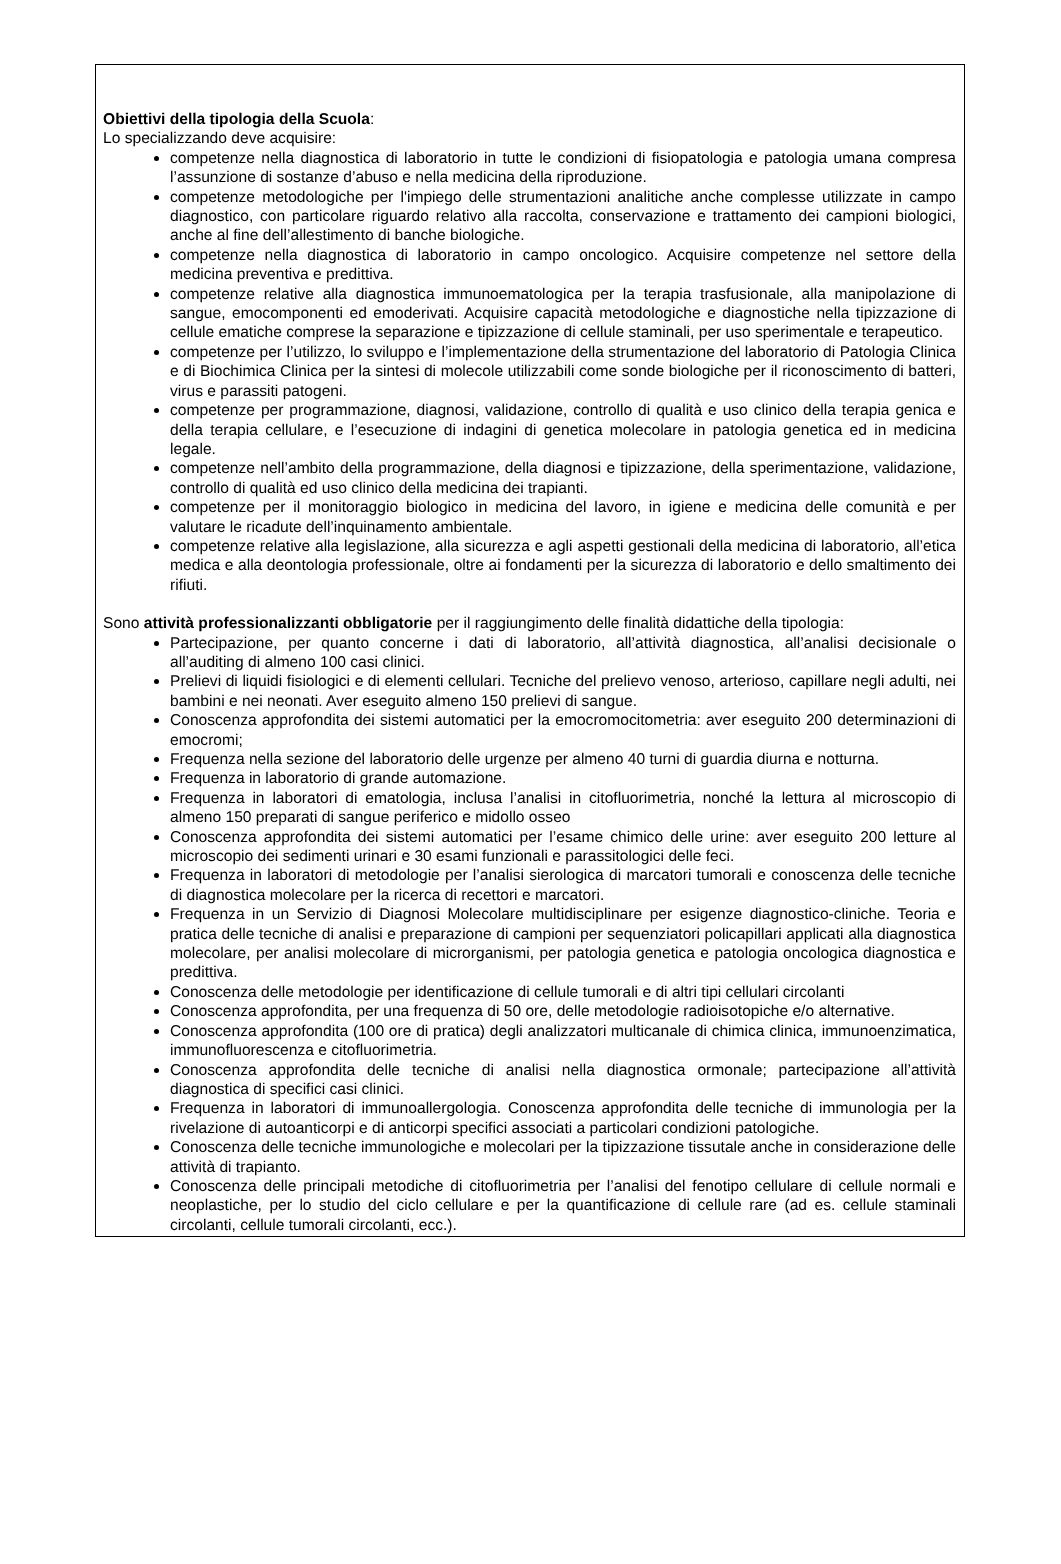Obiettivi della tipologia della Scuola:
Lo specializzando deve acquisire:
competenze nella diagnostica di laboratorio in tutte le condizioni di fisiopatologia e patologia umana compresa l’assunzione di sostanze d’abuso e nella medicina della riproduzione.
competenze metodologiche per l'impiego delle strumentazioni analitiche anche complesse utilizzate in campo diagnostico, con particolare riguardo relativo alla raccolta, conservazione e trattamento dei campioni biologici, anche al fine dell’allestimento di banche biologiche.
competenze nella diagnostica di laboratorio in campo oncologico. Acquisire competenze nel settore della medicina preventiva e predittiva.
competenze relative alla diagnostica immunoematologica per la terapia trasfusionale, alla manipolazione di sangue, emocomponenti ed emoderivati. Acquisire capacità metodologiche e diagnostiche nella tipizzazione di cellule ematiche comprese la separazione e tipizzazione di cellule staminali, per uso sperimentale e terapeutico.
competenze per l’utilizzo, lo sviluppo e l’implementazione della strumentazione del laboratorio di Patologia Clinica e di Biochimica Clinica per la sintesi di molecole utilizzabili come sonde biologiche per il riconoscimento di batteri, virus e parassiti patogeni.
competenze per programmazione, diagnosi, validazione, controllo di qualità e uso clinico della terapia genica e della terapia cellulare, e l’esecuzione di indagini di genetica molecolare in patologia genetica ed in medicina legale.
competenze nell’ambito della programmazione, della diagnosi e tipizzazione, della sperimentazione, validazione, controllo di qualità ed uso clinico della medicina dei trapianti.
competenze per il monitoraggio biologico in medicina del lavoro, in igiene e medicina delle comunità e per valutare le ricadute dell’inquinamento ambientale.
competenze relative alla legislazione, alla sicurezza e agli aspetti gestionali della medicina di laboratorio, all’etica medica e alla deontologia professionale, oltre ai fondamenti per la sicurezza di laboratorio e dello smaltimento dei rifiuti.
Sono attività professionalizzanti obbligatorie per il raggiungimento delle finalità didattiche della tipologia:
Partecipazione, per quanto concerne i dati di laboratorio, all’attività diagnostica, all’analisi decisionale o all’auditing di almeno 100 casi clinici.
Prelievi di liquidi fisiologici e di elementi cellulari. Tecniche del prelievo venoso, arterioso, capillare negli adulti, nei bambini e nei neonati. Aver eseguito almeno 150 prelievi di sangue.
Conoscenza approfondita dei sistemi automatici per la emocromocitometria: aver eseguito 200 determinazioni di emocromi;
Frequenza nella sezione del laboratorio delle urgenze per almeno 40 turni di guardia diurna e notturna.
Frequenza in laboratorio di grande automazione.
Frequenza in laboratori di ematologia, inclusa l’analisi in citofluorimetria, nonché la lettura al microscopio di almeno 150 preparati di sangue periferico e midollo osseo
Conoscenza approfondita dei sistemi automatici per l’esame chimico delle urine: aver eseguito 200 letture al microscopio dei sedimenti urinari e 30 esami funzionali e parassitologici delle feci.
Frequenza in laboratori di metodologie per l’analisi sierologica di marcatori tumorali e conoscenza delle tecniche di diagnostica molecolare per la ricerca di recettori e marcatori.
Frequenza in un Servizio di Diagnosi Molecolare multidisciplinare per esigenze diagnostico-cliniche. Teoria e pratica delle tecniche di analisi e preparazione di campioni per sequenziatori policapillari applicati alla diagnostica molecolare, per analisi molecolare di microrganismi, per patologia genetica e patologia oncologica diagnostica e predittiva.
Conoscenza delle metodologie per identificazione di cellule tumorali e di altri tipi cellulari circolanti
Conoscenza approfondita, per una frequenza di 50 ore, delle metodologie radioisotopiche e/o alternative.
Conoscenza approfondita (100 ore di pratica) degli analizzatori multicanale di chimica clinica, immunoenzimatica, immunofluorescenza e citofluorimetria.
Conoscenza approfondita delle tecniche di analisi nella diagnostica ormonale; partecipazione all’attività diagnostica di specifici casi clinici.
Frequenza in laboratori di immunoallergologia. Conoscenza approfondita delle tecniche di immunologia per la rivelazione di autoanticorpi e di anticorpi specifici associati a particolari condizioni patologiche.
Conoscenza delle tecniche immunologiche e molecolari per la tipizzazione tissutale anche in considerazione delle attività di trapianto.
Conoscenza delle principali metodiche di citofluorimetria per l’analisi del fenotipo cellulare di cellule normali e neoplastiche, per lo studio del ciclo cellulare e per la quantificazione di cellule rare (ad es. cellule staminali circolanti, cellule tumorali circolanti, ecc.).